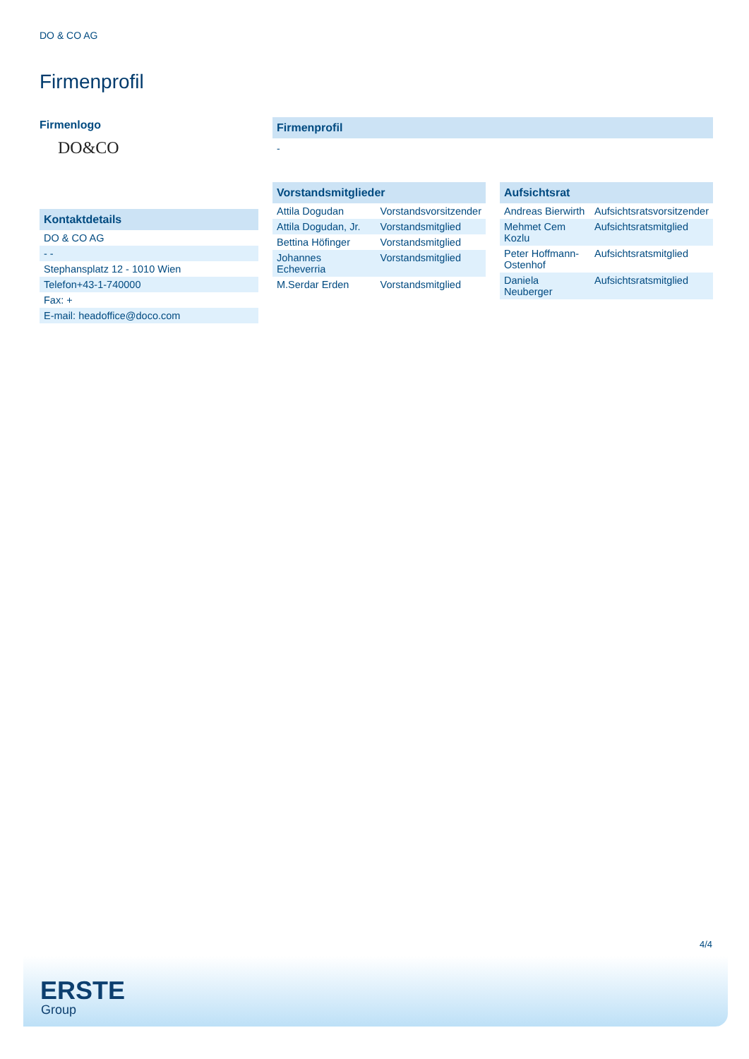DO & CO AG
Firmenprofil
Firmenlogo
DO&CO
Kontaktdetails
| DO & CO AG |
| - - |
| Stephansplatz 12 - 1010 Wien |
| Telefon+43-1-740000 |
| Fax: + |
| E-mail: headoffice@doco.com |
Firmenprofil
-
Vorstandsmitglieder
| Attila Dogudan | Vorstandsvorsitzender |
| Attila Dogudan, Jr. | Vorstandsmitglied |
| Bettina Höfinger | Vorstandsmitglied |
| Johannes Echeverria | Vorstandsmitglied |
| M.Serdar Erden | Vorstandsmitglied |
Aufsichtsrat
| Andreas Bierwirth | Aufsichtsratsvorsitzender |
| Mehmet Cem Kozlu | Aufsichtsratsmitglied |
| Peter Hoffmann-Ostenhof | Aufsichtsratsmitglied |
| Daniela Neuberger | Aufsichtsratsmitglied |
4/4
ERSTE
Group